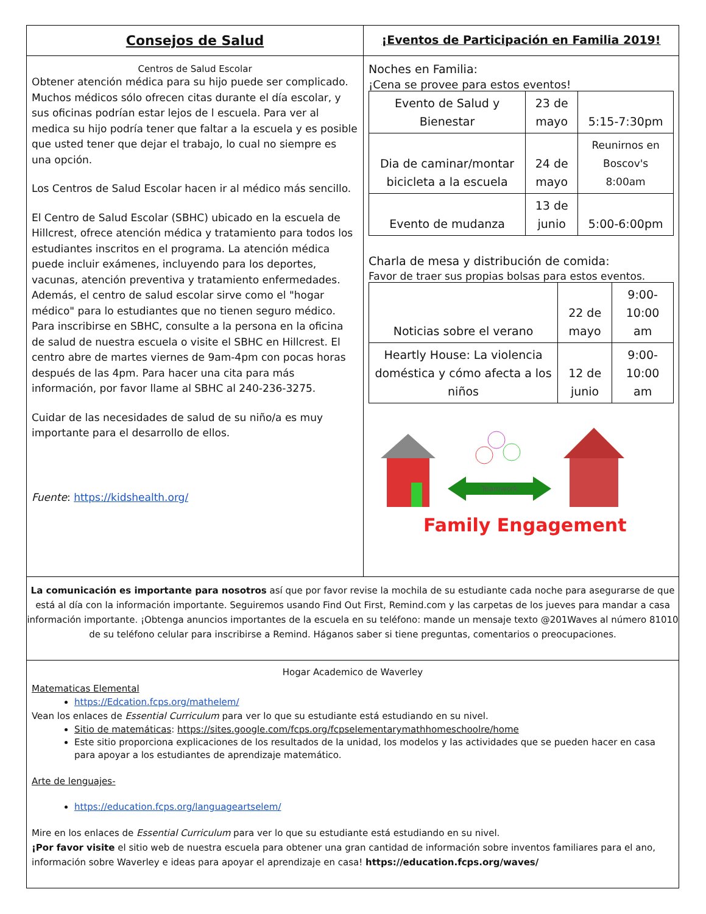Consejos de Salud
¡Eventos de Participación en Familia 2019!
Centros de Salud Escolar
Obtener atención médica para su hijo puede ser complicado. Muchos médicos sólo ofrecen citas durante el día escolar, y sus oficinas podrían estar lejos de l escuela. Para ver al medica su hijo podría tener que faltar a la escuela y es posible que usted tener que dejar el trabajo, lo cual no siempre es una opción.
Los Centros de Salud Escolar hacen ir al médico más sencillo.
El Centro de Salud Escolar (SBHC) ubicado en la escuela de Hillcrest, ofrece atención médica y tratamiento para todos los estudiantes inscritos en el programa. La atención médica puede incluir exámenes, incluyendo para los deportes, vacunas, atención preventiva y tratamiento enfermedades. Además, el centro de salud escolar sirve como el "hogar médico" para lo estudiantes que no tienen seguro médico. Para inscribirse en SBHC, consulte a la persona en la oficina de salud de nuestra escuela o visite el SBHC en Hillcrest. El centro abre de martes viernes de 9am-4pm con pocas horas después de las 4pm. Para hacer una cita para más información, por favor llame al SBHC al 240-236-3275.
Cuidar de las necesidades de salud de su niño/a es muy importante para el desarrollo de ellos.
Fuente: https://kidshealth.org/
Noches en Familia:
¡Cena se provee para estos eventos!
| Evento de Salud y Bienestar | 23 de mayo | 5:15-7:30pm |
| Dia de caminar/montar bicicleta a la escuela | 24 de mayo | Reunirnos en Boscov's 8:00am |
| Evento de mudanza | 13 de junio | 5:00-6:00pm |
Charla de mesa y distribución de comida:
Favor de traer sus propias bolsas para estos eventos.
| Noticias sobre el verano | 22 de mayo | 9:00-10:00 am |
| Heartly House: La violencia doméstica y cómo afecta a los niños | 12 de junio | 9:00-10:00 am |
Teamwork
Family Engagement
La comunicación es importante para nosotros así que por favor revise la mochila de su estudiante cada noche para asegurarse de que está al día con la información importante. Seguiremos usando Find Out First, Remind.com y las carpetas de los jueves para mandar a casa información importante. ¡Obtenga anuncios importantes de la escuela en su teléfono: mande un mensaje texto @201Waves al número 81010 de su teléfono celular para inscribirse a Remind. Háganos saber si tiene preguntas, comentarios o preocupaciones.
Hogar Academico de Waverley
Matematicas Elemental
https://Edcation.fcps.org/mathelem/
Vean los enlaces de Essential Curriculum para ver lo que su estudiante está estudiando en su nivel.
Sitio de matemáticas: https://sites.google.com/fcps.org/fcpselementarymathhomeschoolre/home
Este sitio proporciona explicaciones de los resultados de la unidad, los modelos y las actividades que se pueden hacer en casa para apoyar a los estudiantes de aprendizaje matemático.
Arte de lenguajes-
https://education.fcps.org/languageartselem/
Mire en los enlaces de Essential Curriculum para ver lo que su estudiante está estudiando en su nivel.
¡Por favor visite el sitio web de nuestra escuela para obtener una gran cantidad de información sobre inventos familiares para el ano, información sobre Waverley e ideas para apoyar el aprendizaje en casa! https://education.fcps.org/waves/